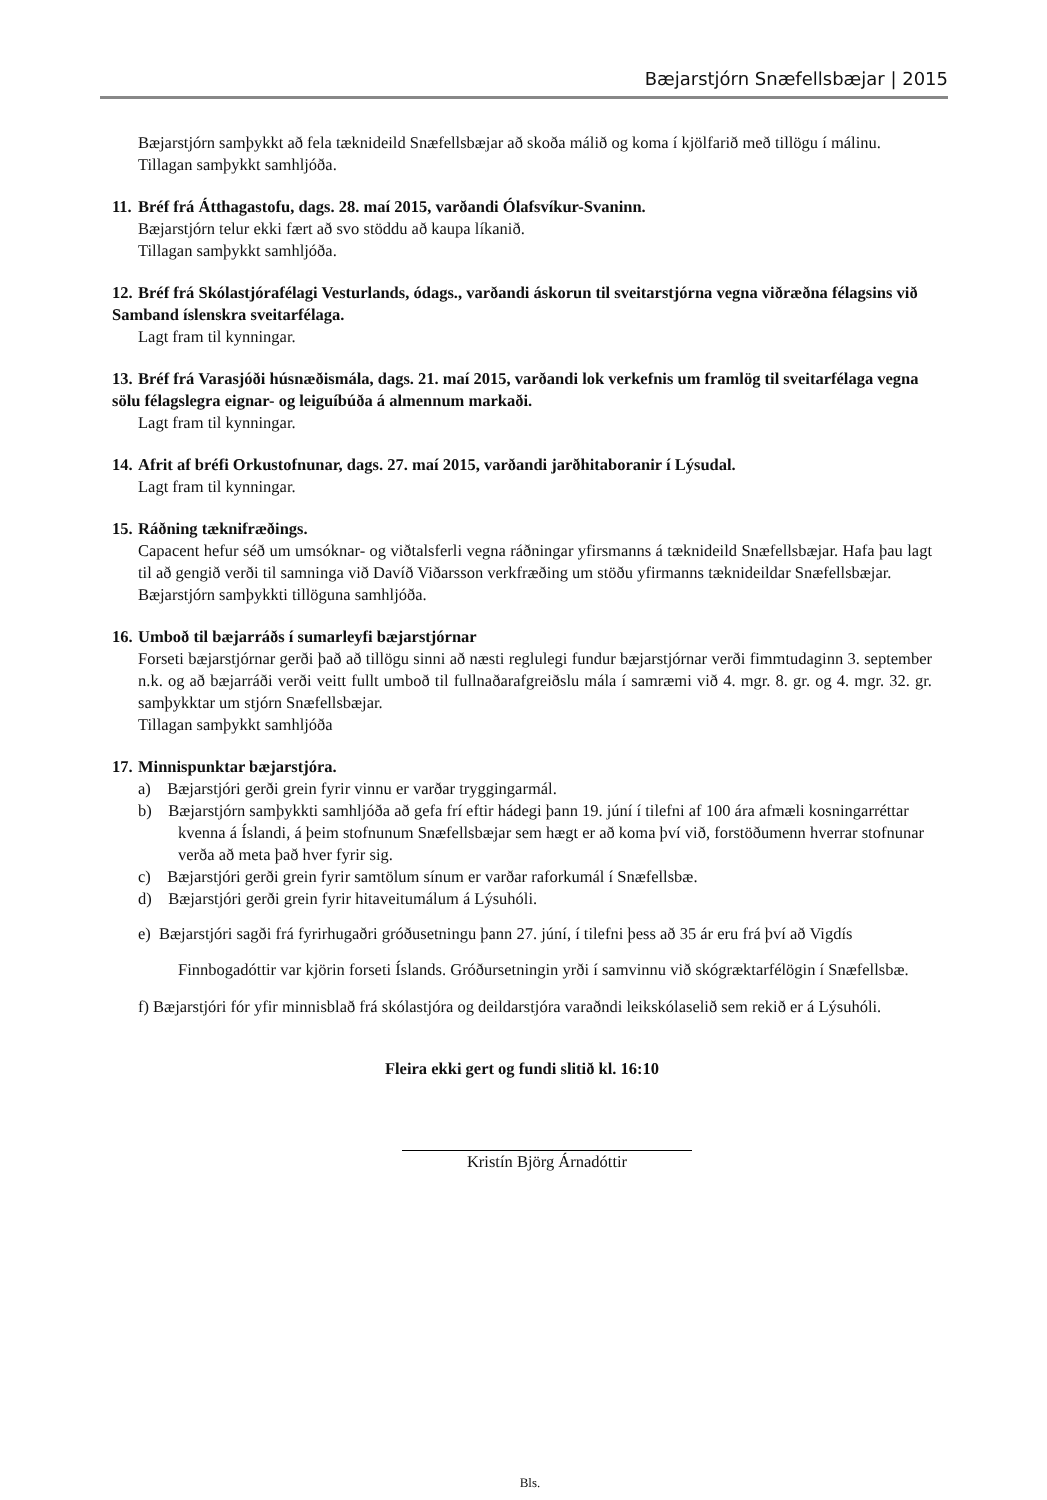Bæjarstjórn Snæfellsbæjar | 2015
Bæjarstjórn samþykkt að fela tæknideild Snæfellsbæjar að skoða málið og koma í kjölfarið með tillögu í málinu.
Tillagan samþykkt samhljóða.
11. Bréf frá Átthagastofu, dags. 28. maí 2015, varðandi Ólafsvíkur-Svaninn.
Bæjarstjórn telur ekki fært að svo stöddu að kaupa líkanið.
Tillagan samþykkt samhljóða.
12. Bréf frá Skólastjórafélagi Vesturlands, ódags., varðandi áskorun til sveitarstjórna vegna viðræðna félagsins við Samband íslenskra sveitarfélaga.
Lagt fram til kynningar.
13. Bréf frá Varasjóði húsnæðismála, dags. 21. maí 2015, varðandi lok verkefnis um framlög til sveitarfélaga vegna sölu félagslegra eignar- og leiguíbúða á almennum markaði.
Lagt fram til kynningar.
14. Afrit af bréfi Orkustofnunar, dags. 27. maí 2015, varðandi jarðhitaboranir í Lýsudal.
Lagt fram til kynningar.
15. Ráðning tæknifræðings.
Capacent hefur séð um umsóknar- og viðtalsferli vegna ráðningar yfirsmanns á tæknideild Snæfellsbæjar. Hafa þau lagt til að gengið verði til samninga við Davíð Viðarsson verkfræðing um stöðu yfirmanns tæknideildar Snæfellsbæjar.
Bæjarstjórn samþykkti tillöguna samhljóða.
16. Umboð til bæjarráðs í sumarleyfi bæjarstjórnar
Forseti bæjarstjórnar gerði það að tillögu sinni að næsti reglulegi fundur bæjarstjórnar verði fimmtudaginn 3. september n.k. og að bæjarráði verði veitt fullt umboð til fullnaðarafgreiðslu mála í samræmi við 4. mgr. 8. gr. og 4. mgr. 32. gr. samþykktar um stjórn Snæfellsbæjar.
Tillagan samþykkt samhljóða
17. Minnispunktar bæjarstjóra.
a) Bæjarstjóri gerði grein fyrir vinnu er varðar tryggingarmál.
b) Bæjarstjórn samþykkti samhljóða að gefa frí eftir hádegi þann 19. júní í tilefni af 100 ára afmæli kosningarréttar kvenna á Íslandi, á þeim stofnunum Snæfellsbæjar sem hægt er að koma því við, forstöðumenn hverrar stofnunar verða að meta það hver fyrir sig.
c) Bæjarstjóri gerði grein fyrir samtölum sínum er varðar raforkumál í Snæfellsbæ.
d) Bæjarstjóri gerði grein fyrir hitaveitumálum á Lýsuhóli.
e) Bæjarstjóri sagði frá fyrirhugaðri gróðusetningu þann 27. júní, í tilefni þess að 35 ár eru frá því að Vigdís Finnbogadóttir var kjörin forseti Íslands. Gróðursetningin yrði í samvinnu við skógræktarfélögin í Snæfellsbæ.
f) Bæjarstjóri fór yfir minnisblað frá skólastjóra og deildarstjóra varaðndi leikskólaselið sem rekið er á Lýsuhóli.
Fleira ekki gert og fundi slitið kl. 16:10
Kristín Björg Árnadóttir
Bls.